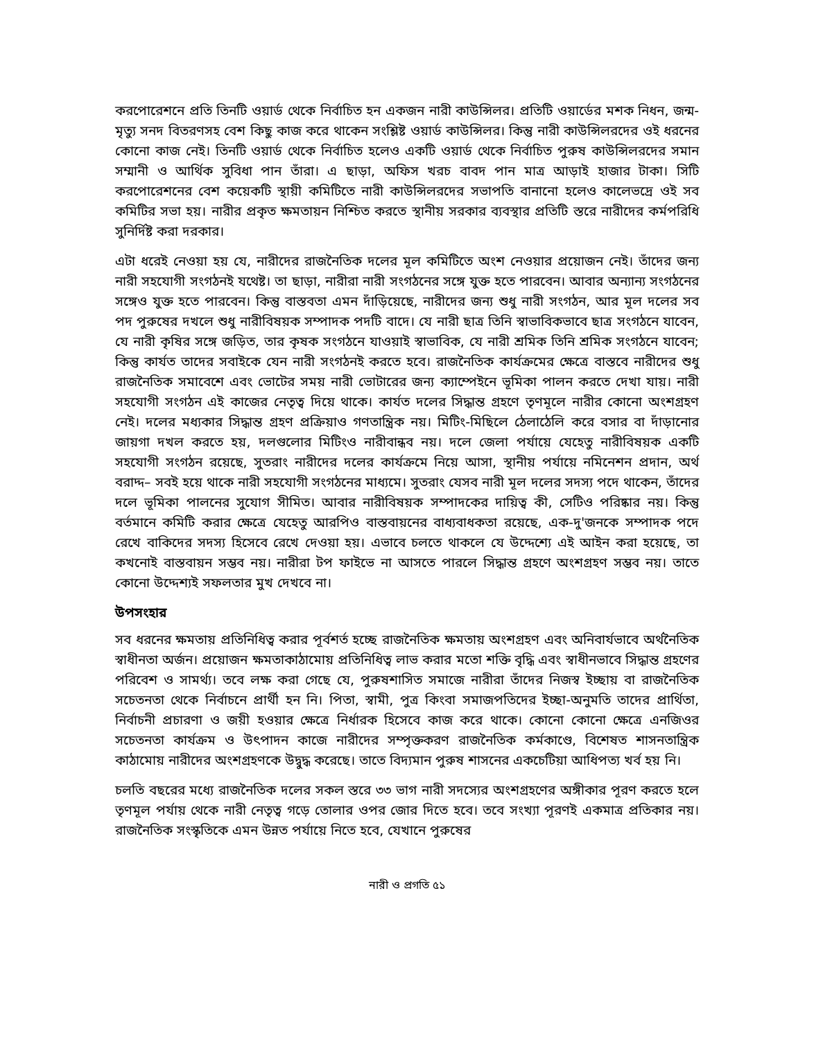করপোরেশনে প্রতি তিনটি ওয়ার্ড থেকে নির্বাচিত হন একজন নারী কাউন্সিলর। প্রতিটি ওয়ার্ডের মশক নিধন, জন্ম-মৃত্যু সনদ বিতরণসহ বেশ কিছু কাজ করে থাকেন সংশ্লিষ্ট ওয়ার্ড কাউন্সিলর। কিন্তু নারী কাউন্সিলরদের ওই ধরনের কোনো কাজ নেই। তিনটি ওয়ার্ড থেকে নির্বাচিত হলেও একটি ওয়ার্ড থেকে নির্বাচিত পুরুষ কাউন্সিলরদের সমান সম্মানী ও আর্থিক সুবিধা পান তাঁরা। এ ছাড়া, অফিস খরচ বাবদ পান মাত্র আড়াই হাজার টাকা। সিটি করপোরেশনের বেশ কয়েকটি স্থায়ী কমিটিতে নারী কাউন্সিলরদের সভাপতি বানানো হলেও কালেভদ্রে ওই সব কমিটির সভা হয়। নারীর প্রকৃত ক্ষমতায়ন নিশ্চিত করতে স্থানীয় সরকার ব্যবস্থার প্রতিটি স্তরে নারীদের কর্মপরিধি সুনির্দিষ্ট করা দরকার।
এটা ধরেই নেওয়া হয় যে, নারীদের রাজনৈতিক দলের মূল কমিটিতে অংশ নেওয়ার প্রয়োজন নেই। তাঁদের জন্য নারী সহযোগী সংগঠনই যথেষ্ট। তা ছাড়া, নারীরা নারী সংগঠনের সঙ্গে যুক্ত হতে পারবেন। আবার অন্যান্য সংগঠনের সঙ্গেও যুক্ত হতে পারবেন। কিন্তু বাস্তবতা এমন দাঁড়িয়েছে, নারীদের জন্য শুধু নারী সংগঠন, আর মূল দলের সব পদ পুরুষের দখলে শুধু নারীবিষয়ক সম্পাদক পদটি বাদে। যে নারী ছাত্র তিনি স্বাভাবিকভাবে ছাত্র সংগঠনে যাবেন, যে নারী কৃষির সঙ্গে জড়িত, তার কৃষক সংগঠনে যাওয়াই স্বাভাবিক, যে নারী শ্রমিক তিনি শ্রমিক সংগঠনে যাবেন; কিন্তু কার্যত তাদের সবাইকে যেন নারী সংগঠনই করতে হবে। রাজনৈতিক কার্যক্রমের ক্ষেত্রে বাস্তবে নারীদের শুধু রাজনৈতিক সমাবেশে এবং ভোটের সময় নারী ভোটারের জন্য ক্যাম্পেইনে ভূমিকা পালন করতে দেখা যায়। নারী সহযোগী সংগঠন এই কাজের নেতৃত্ব দিয়ে থাকে। কার্যত দলের সিদ্ধান্ত গ্রহণে তৃণমূলে নারীর কোনো অংশগ্রহণ নেই। দলের মধ্যকার সিদ্ধান্ত গ্রহণ প্রক্রিয়াও গণতান্ত্রিক নয়। মিটিং-মিছিলে ঠেলাঠেলি করে বসার বা দাঁড়ানোর জায়গা দখল করতে হয়, দলগুলোর মিটিংও নারীবান্ধব নয়। দলে জেলা পর্যায়ে যেহেতু নারীবিষয়ক একটি সহযোগী সংগঠন রয়েছে, সুতরাং নারীদের দলের কার্যক্রমে নিয়ে আসা, স্থানীয় পর্যায়ে নমিনেশন প্রদান, অর্থ বরাদ্দ– সবই হয়ে থাকে নারী সহযোগী সংগঠনের মাধ্যমে। সুতরাং যেসব নারী মূল দলের সদস্য পদে থাকেন, তাঁদের দলে ভূমিকা পালনের সুযোগ সীমিত। আবার নারীবিষয়ক সম্পাদকের দায়িত্ব কী, সেটিও পরিষ্কার নয়। কিন্তু বর্তমানে কমিটি করার ক্ষেত্রে যেহেতু আরপিও বাস্তবায়নের বাধ্যবাধকতা রয়েছে, এক-দু'জনকে সম্পাদক পদে রেখে বাকিদের সদস্য হিসেবে রেখে দেওয়া হয়। এভাবে চলতে থাকলে যে উদ্দেশ্যে এই আইন করা হয়েছে, তা কখনোই বাস্তবায়ন সম্ভব নয়। নারীরা টপ ফাইভে না আসতে পারলে সিদ্ধান্ত গ্রহণে অংশগ্রহণ সম্ভব নয়। তাতে কোনো উদ্দেশ্যই সফলতার মুখ দেখবে না।
উপসংহার
সব ধরনের ক্ষমতায় প্রতিনিধিত্ব করার পূর্বশর্ত হচ্ছে রাজনৈতিক ক্ষমতায় অংশগ্রহণ এবং অনিবার্যভাবে অর্থনৈতিক স্বাধীনতা অর্জন। প্রয়োজন ক্ষমতাকাঠামোয় প্রতিনিধিত্ব লাভ করার মতো শক্তি বৃদ্ধি এবং স্বাধীনভাবে সিদ্ধান্ত গ্রহণের পরিবেশ ও সামর্থ্য। তবে লক্ষ করা গেছে যে, পুরুষশাসিত সমাজে নারীরা তাঁদের নিজস্ব ইচ্ছায় বা রাজনৈতিক সচেতনতা থেকে নির্বাচনে প্রার্থী হন নি। পিতা, স্বামী, পুত্র কিংবা সমাজপতিদের ইচ্ছা-অনুমতি তাদের প্রার্থিতা, নির্বাচনী প্রচারণা ও জয়ী হওয়ার ক্ষেত্রে নির্ধারক হিসেবে কাজ করে থাকে। কোনো কোনো ক্ষেত্রে এনজিওর সচেতনতা কার্যক্রম ও উৎপাদন কাজে নারীদের সম্পৃক্তকরণ রাজনৈতিক কর্মকাণ্ডে, বিশেষত শাসনতান্ত্রিক কাঠামোয় নারীদের অংশগ্রহণকে উদ্বুদ্ধ করেছে। তাতে বিদ্যমান পুরুষ শাসনের একচেটিয়া আধিপত্য খর্ব হয় নি।
চলতি বছরের মধ্যে রাজনৈতিক দলের সকল স্তরে ৩৩ ভাগ নারী সদস্যের অংশগ্রহণের অঙ্গীকার পূরণ করতে হলে তৃণমূল পর্যায় থেকে নারী নেতৃত্ব গড়ে তোলার ওপর জোর দিতে হবে। তবে সংখ্যা পূরণই একমাত্র প্রতিকার নয়। রাজনৈতিক সংস্কৃতিকে এমন উন্নত পর্যায়ে নিতে হবে, যেখানে পুরুষের
নারী ও প্রগতি ৫১